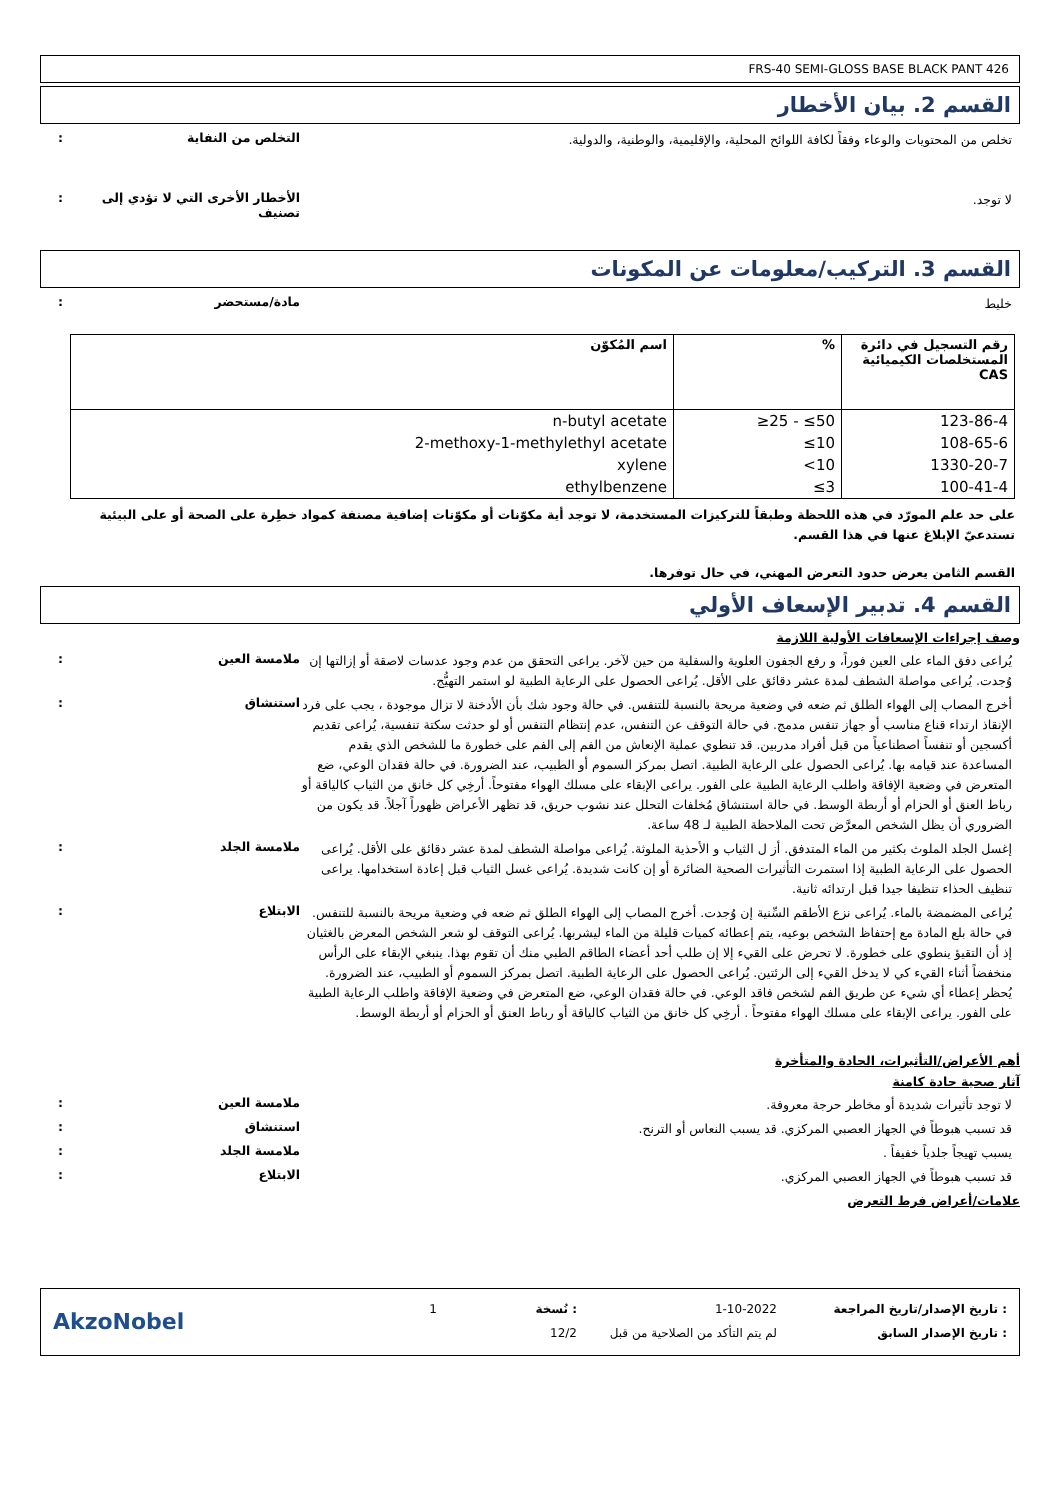FRS-40 SEMI-GLOSS BASE BLACK PANT 426
القسم 2. بيان الأخطار
تخلص من المحتويات والوعاء وفقاً لكافة اللوائح المحلية، والإقليمية، والوطنية، والدولية.
: التخلص من النفاية
لا توجد.
: الأخطار الأخرى التي لا تؤدي إلى تصنيف
القسم 3. التركيب/معلومات عن المكونات
خليط
: مادة/مستحضر
| رقم التسجيل في دائرة المستخلصات الكيميائية CAS | % | اسم المُكوّن |
| --- | --- | --- |
| 123-86-4 | ≥25 - ≤50 | n-butyl acetate |
| 108-65-6 | ≤10 | 2-methoxy-1-methylethyl acetate |
| 1330-20-7 | <10 | xylene |
| 100-41-4 | ≤3 | ethylbenzene |
على حد علم المورّد في هذه اللحظة وطبقاً للتركيزات المستخدمة، لا توجد أية مكوّنات أو مكوّنات إضافية مصنفة كمواد خطِرة على الصحة أو على البيئية تستدعيّ الإبلاغ عنها في هذا القسم.
القسم الثامن يعرض حدود التعرض المهني، في حال توفرها.
القسم 4. تدبير الإسعاف الأولي
وصف إجراءات الإسعافات الأولية اللازمة
يُراعى دفق الماء على العين فوراً، و رفع الجفون العلوية والسفلية من حين لآخر. يراعى التحقق من عدم وجود عدسات لاصقة أو إزالتها إن وُجدت. يُراعى مواصلة الشطف لمدة عشر دقائق على الأقل. يُراعى الحصول على الرعاية الطبية لو استمر التهيُّج.
: ملامسة العين
أخرج المصاب إلى الهواء الطلق ثم ضعه في وضعية مريحة بالنسبة للتنفس. في حالة وجود شك بأن الأدخنة لا تزال موجودة ، يجب على فرد الإنقاذ ارتداء قناع مناسب أو جهاز تنفس مدمج. في حالة التوقف عن التنفس، عدم إنتظام التنفس أو لو حدثت سكتة تنفسية، يُراعى تقديم أكسجين أو تنفساً اصطناعياً من قبل أفراد مدربين. قد تنطوي عملية الإنعاش من الفم إلى الفم على خطورة ما للشخص الذي يقدم المساعدة عند قيامه بها. يُراعى الحصول على الرعاية الطبية. اتصل بمركز السموم أو الطبيب، عند الضرورة. في حالة فقدان الوعي، ضع المتعرض في وضعية الإفاقة واطلب الرعاية الطبية على الفور. يراعى الإبقاء على مسلك الهواء مفتوحاً. أرخِي كل خانق من الثياب كالياقة أو رباط العنق أو الحزام أو أربطة الوسط. في حالة استنشاق مُخلفات التحلل عند نشوب حريق، قد تظهر الأعراض ظهوراً آجلاً. قد يكون من الضروري أن يظل الشخص المعرَّض تحت الملاحظة الطبية لـ 48 ساعة.
: استنشاق
إغسل الجلد الملوث بكثير من الماء المتدفق. أز ل الثياب و الأحذية الملوثة. يُراعى مواصلة الشطف لمدة عشر دقائق على الأقل. يُراعى الحصول على الرعاية الطبية إذا استمرت التأثيرات الصحية الضائرة أو إن كانت شديدة. يُراعى غسل الثياب قبل إعادة استخدامها. يراعى تنظيف الحذاء تنظيفا جيدا قبل ارتدائه ثانية.
: ملامسة الجلد
يُراعى المضمضة بالماء. يُراعى نزع الأطقم السِّنية إن وُجدت. أخرج المصاب إلى الهواء الطلق ثم ضعه في وضعية مريحة بالنسبة للتنفس. في حالة بلع المادة مع إحتفاظ الشخص بوعيه، يتم إعطائه كميات قليلة من الماء ليشربها. يُراعى التوقف لو شعر الشخص المعرض بالغثيان إذ أن التقيؤ ينطوي على خطورة. لا تحرض على القيء إلا إن طلب أحد أعضاء الطاقم الطبي منك أن تقوم بهذا. ينبغي الإبقاء على الرأس منخفضاً أثناء القيء كي لا يدخل القيء إلى الرئتين. يُراعى الحصول على الرعاية الطبية. اتصل بمركز السموم أو الطبيب، عند الضرورة. يُحظر إعطاء أي شيء عن طريق الفم لشخص فاقد الوعي. في حالة فقدان الوعي، ضع المتعرض في وضعية الإفاقة واطلب الرعاية الطبية على الفور. يراعى الإبقاء على مسلك الهواء مفتوحاً . أرخِي كل خانق من الثياب كالياقة أو رباط العنق أو الحزام أو أربطة الوسط.
: الابتلاع
أهم الأعراض/التأثيرات، الحادة والمتأخرة
آثار صحية حادة كامنة
لا توجد تأثيرات شديدة أو مخاطر حرجة معروفة.
: ملامسة العين
قد تسبب هبوطاً في الجهاز العصبي المركزي. قد يسبب النعاس أو الترنح.
: استنشاق
يسبب تهيجاً جلدياً خفيفاً .
: ملامسة الجلد
قد تسبب هبوطاً في الجهاز العصبي المركزي.
: الابتلاع
علامات/أعراض فرط التعرض
: تاريخ الإصدار/تاريخ المراجعة
: تاريخ الإصدار السابق
1-10-2022
لم يتم التأكد من الصلاحية من قبل
: نُسخة
12/2
1
AkzoNobel